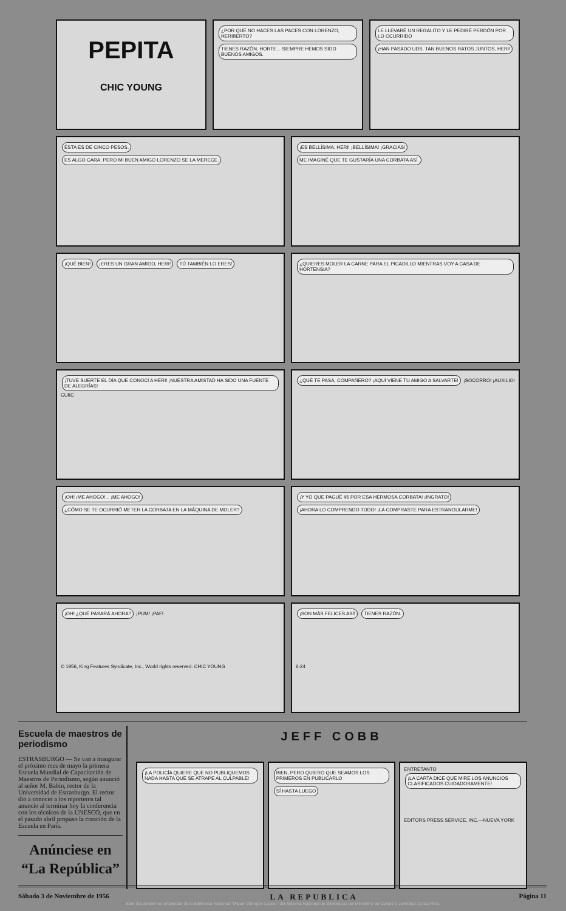PEPITA
CHIC YOUNG
¿POR QUÉ NO HACES LAS PACES CON LORENZO, HERIBERTO? TIENES RAZÓN, HORTE... SIEMPRE HEMOS SIDO BUENOS AMIGOS.
LE LLEVARÉ UN REGALITO Y LE PEDIRÉ PERDÓN POR LO OCURRIDO ¡HAN PASADO UDS. TAN BUENOS RATOS JUNTOS, HERI!
ÉSTA ES DE CINCO PESOS. ES ALGO CARA, PERO MI BUEN AMIGO LORENZO SE LA MERECE.
¡ES BELLÍSIMA, HERI! ¡BELLÍSIMA! ¡GRACIAS! ME IMAGINÉ QUE TE GUSTARÍA UNA CORBATA ASÍ.
¡QUÉ BIEN! ¡ERES UN GRAN AMIGO, HERI! TÚ TAMBIÉN LO ERES!
¿QUIERES MOLER LA CARNE PARA EL PICADILLO MIENTRAS VOY A CASA DE HORTENSIA?
¡TUVE SUERTE EL DÍA QUE CONOCÍ A HERI! ¡NUESTRA AMISTAD HA SIDO UNA FUENTE DE ALEGRÍAS! CUIIC
¿QUÉ TE PASA, COMPAÑERO? ¡AQUÍ VIENE TU AMIGO A SALVARTE! ¡SOCORRO! ¡AUXILIO!
¡OH! ¡ME AHOGO!... ¡ME AHOGO! ¿CÓMO SE TE OCURRIÓ METER LA CORBATA EN LA MÁQUINA DE MOLER?
¡Y YO QUE PAGUÉ ¢5 POR ESA HERMOSA CORBATA! ¡INGRATO! ¡AHORA LO COMPRENDO TODO! ¡LA COMPRASTE PARA ESTRANGULARME!
¡OH! ¿QUÉ PASARÁ AHORA? ¡PUM! ¡PAF!
© 1956, King Features Syndicate, Inc., World rights reserved. CHIC YOUNG
¡SON MÁS FELICES ASÍ! TIENES RAZÓN.
6-24
Escuela de maestros de periodismo
ESTRASBURGO — Se van a inaugurar el próximo mes de mayo la primera Escuela Mundial de Capacitación de Maestros de Periodismo, según anunció al señor M. Babin, rector de la Universidad de Estrasburgo. El rector dio a conocer a los reporteros tal anuncio al terminar hoy la conferencia con los técnicos de la UNESCO, que en el pasado abril propuso la creación de la Escuela en París.
Anúnciese en
“La República”
JEFF COBB
¡LA POLICÍA QUIERE QUE NO PUBLIQUEMOS NADA HASTA QUE SE ATRAPE AL CULPABLE!
BIEN, PERO QUIERO QUE SEAMOS LOS PRIMEROS EN PUBLICARLO SÍ HASTA LUEGO
ENTRETANTO ¡LA CARTA DICE QUE MIRE LOS ANUNCIOS CLASIFICADOS CUIDADOSAMENTE!
EDITORS PRESS SERVICE, INC.—NUEVA YORK
Sábado 3 de Noviembre de 1956 LA REPUBLICA Página 11
Este documento es propiedad de la Biblioteca Nacional "Miguel Obregón Lizano" del Sistema Nacional de Bibliotecas del Ministerio de Cultura y Juventud, Costa Rica.